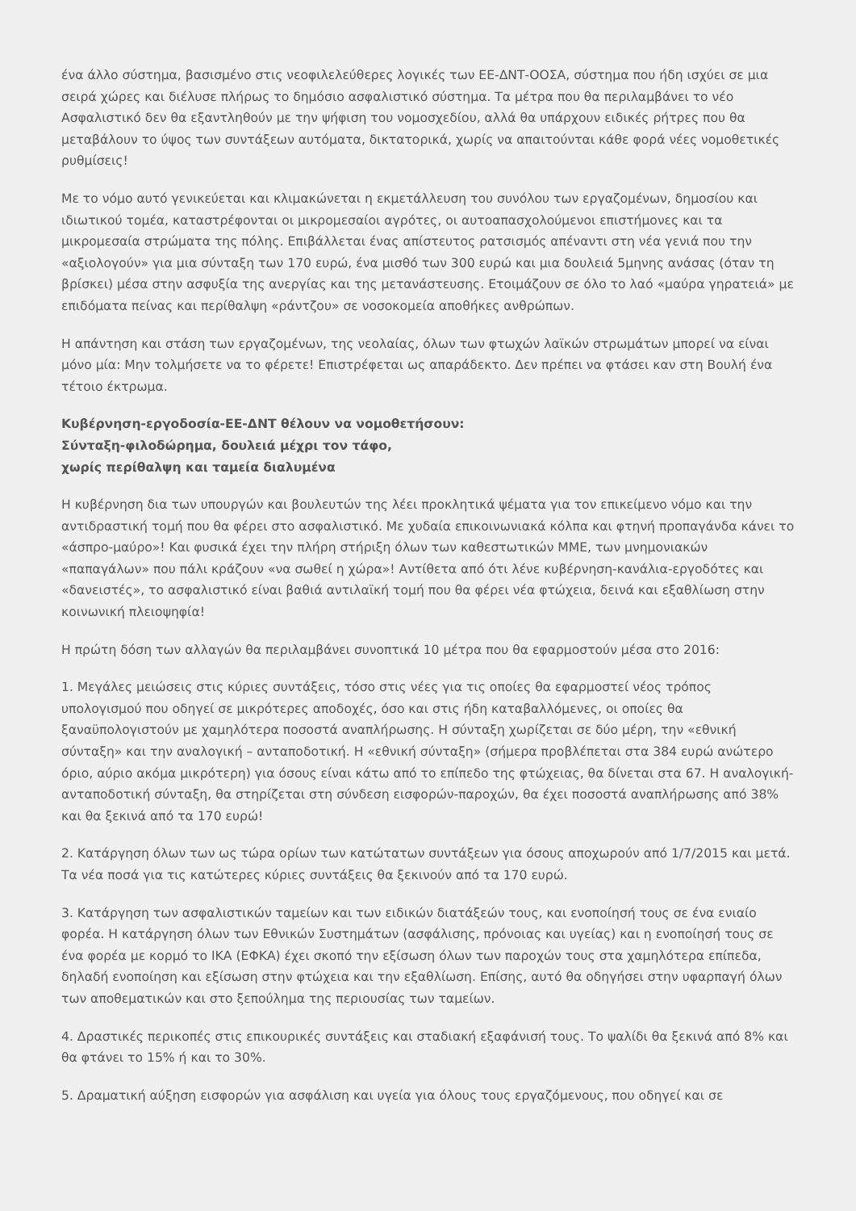ένα άλλο σύστημα, βασισμένο στις νεοφιλελεύθερες λογικές των ΕΕ-ΔΝΤ-ΟΟΣΑ, σύστημα που ήδη ισχύει σε μια σειρά χώρες και διέλυσε πλήρως το δημόσιο ασφαλιστικό σύστημα. Τα μέτρα που θα περιλαμβάνει το νέο Ασφαλιστικό δεν θα εξαντληθούν με την ψήφιση του νομοσχεδίου, αλλά θα υπάρχουν ειδικές ρήτρες που θα μεταβάλουν το ύψος των συντάξεων αυτόματα, δικτατορικά, χωρίς να απαιτούνται κάθε φορά νέες νομοθετικές ρυθμίσεις!
Με το νόμο αυτό γενικεύεται και κλιμακώνεται η εκμετάλλευση του συνόλου των εργαζομένων, δημοσίου και ιδιωτικού τομέα, καταστρέφονται οι μικρομεσαίοι αγρότες, οι αυτοαπασχολούμενοι επιστήμονες και τα μικρομεσαία στρώματα της πόλης. Επιβάλλεται ένας απίστευτος ρατσισμός απέναντι στη νέα γενιά που την «αξιολογούν» για μια σύνταξη των 170 ευρώ, ένα μισθό των 300 ευρώ και μια δουλειά 5μηνης ανάσας (όταν τη βρίσκει) μέσα στην ασφυξία της ανεργίας και της μετανάστευσης. Ετοιμάζουν σε όλο το λαό «μαύρα γηρατειά» με επιδόματα πείνας και περίθαλψη «ράντζου» σε νοσοκομεία αποθήκες ανθρώπων.
Η απάντηση και στάση των εργαζομένων, της νεολαίας, όλων των φτωχών λαϊκών στρωμάτων μπορεί να είναι μόνο μία: Μην τολμήσετε να το φέρετε! Επιστρέφεται ως απαράδεκτο. Δεν πρέπει να φτάσει καν στη Βουλή ένα τέτοιο έκτρωμα.
Κυβέρνηση-εργοδοσία-ΕΕ-ΔΝΤ θέλουν να νομοθετήσουν:
Σύνταξη-φιλοδώρημα, δουλειά μέχρι τον τάφο,
χωρίς περίθαλψη και ταμεία διαλυμένα
Η κυβέρνηση δια των υπουργών και βουλευτών της λέει προκλητικά ψέματα για τον επικείμενο νόμο και την αντιδραστική τομή που θα φέρει στο ασφαλιστικό. Με χυδαία επικοινωνιακά κόλπα και φτηνή προπαγάνδα κάνει το «άσπρο-μαύρο»! Και φυσικά έχει την πλήρη στήριξη όλων των καθεστωτικών ΜΜΕ, των μνημονιακών «παπαγάλων» που πάλι κράζουν «να σωθεί η χώρα»! Αντίθετα από ότι λένε κυβέρνηση-κανάλια-εργοδότες και «δανειστές», το ασφαλιστικό είναι βαθιά αντιλαϊκή τομή που θα φέρει νέα φτώχεια, δεινά και εξαθλίωση στην κοινωνική πλειοψηφία!
Η πρώτη δόση των αλλαγών θα περιλαμβάνει συνοπτικά 10 μέτρα που θα εφαρμοστούν μέσα στο 2016:
1. Μεγάλες μειώσεις στις κύριες συντάξεις, τόσο στις νέες για τις οποίες θα εφαρμοστεί νέος τρόπος υπολογισμού που οδηγεί σε μικρότερες αποδοχές, όσο και στις ήδη καταβαλλόμενες, οι οποίες θα ξαναϋπολογιστούν με χαμηλότερα ποσοστά αναπλήρωσης. Η σύνταξη χωρίζεται σε δύο μέρη, την «εθνική σύνταξη» και την αναλογική – ανταποδοτική. Η «εθνική σύνταξη» (σήμερα προβλέπεται στα 384 ευρώ ανώτερο όριο, αύριο ακόμα μικρότερη) για όσους είναι κάτω από το επίπεδο της φτώχειας, θα δίνεται στα 67. Η αναλογική-ανταποδοτική σύνταξη, θα στηρίζεται στη σύνδεση εισφορών-παροχών, θα έχει ποσοστά αναπλήρωσης από 38% και θα ξεκινά από τα 170 ευρώ!
2. Κατάργηση όλων των ως τώρα ορίων των κατώτατων συντάξεων για όσους αποχωρούν από 1/7/2015 και μετά. Τα νέα ποσά για τις κατώτερες κύριες συντάξεις θα ξεκινούν από τα 170 ευρώ.
3. Κατάργηση των ασφαλιστικών ταμείων και των ειδικών διατάξεών τους, και ενοποίησή τους σε ένα ενιαίο φορέα. Η κατάργηση όλων των Εθνικών Συστημάτων (ασφάλισης, πρόνοιας και υγείας) και η ενοποίησή τους σε ένα φορέα με κορμό το ΙΚΑ (ΕΦΚΑ) έχει σκοπό την εξίσωση όλων των παροχών τους στα χαμηλότερα επίπεδα, δηλαδή ενοποίηση και εξίσωση στην φτώχεια και την εξαθλίωση. Επίσης, αυτό θα οδηγήσει στην υφαρπαγή όλων των αποθεματικών και στο ξεπούλημα της περιουσίας των ταμείων.
4. Δραστικές περικοπές στις επικουρικές συντάξεις και σταδιακή εξαφάνισή τους. Το ψαλίδι θα ξεκινά από 8% και θα φτάνει το 15% ή και το 30%.
5. Δραματική αύξηση εισφορών για ασφάλιση και υγεία για όλους τους εργαζόμενους, που οδηγεί και σε